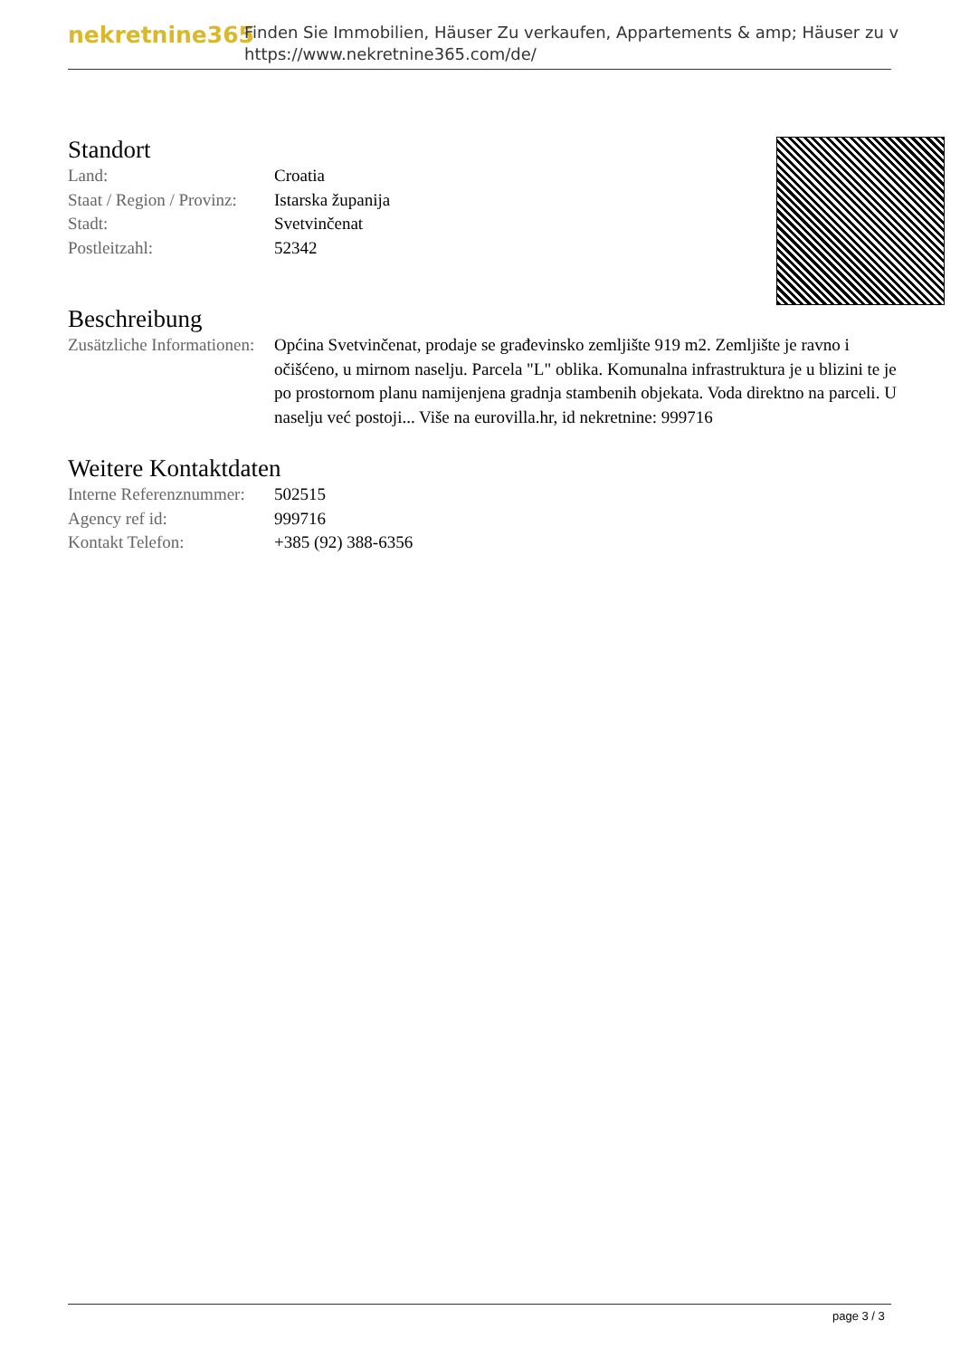nekretnine365
Finden Sie Immobilien, Häuser Zu verkaufen, Appartements & amp; Häuser zu v
https://www.nekretnine365.com/de/
Standort
| Land: | Croatia |
| Staat / Region / Provinz: | Istarska županija |
| Stadt: | Svetvinčenat |
| Postleitzahl: | 52342 |
Beschreibung
| Zusätzliche Informationen: | Općina Svetvinčenat, prodaje se građevinsko zemljište 919 m2. Zemljište je ravno i očišćeno, u mirnom naselju. Parcela "L" oblika. Komunalna infrastruktura je u blizini te je po prostornom planu namijenjena gradnja stambenih objekata. Voda direktno na parceli. U naselju već postoji... Više na eurovilla.hr, id nekretnine: 999716 |
Weitere Kontaktdaten
| Interne Referenznummer: | 502515 |
| Agency ref id: | 999716 |
| Kontakt Telefon: | +385 (92) 388-6356 |
page 3 / 3